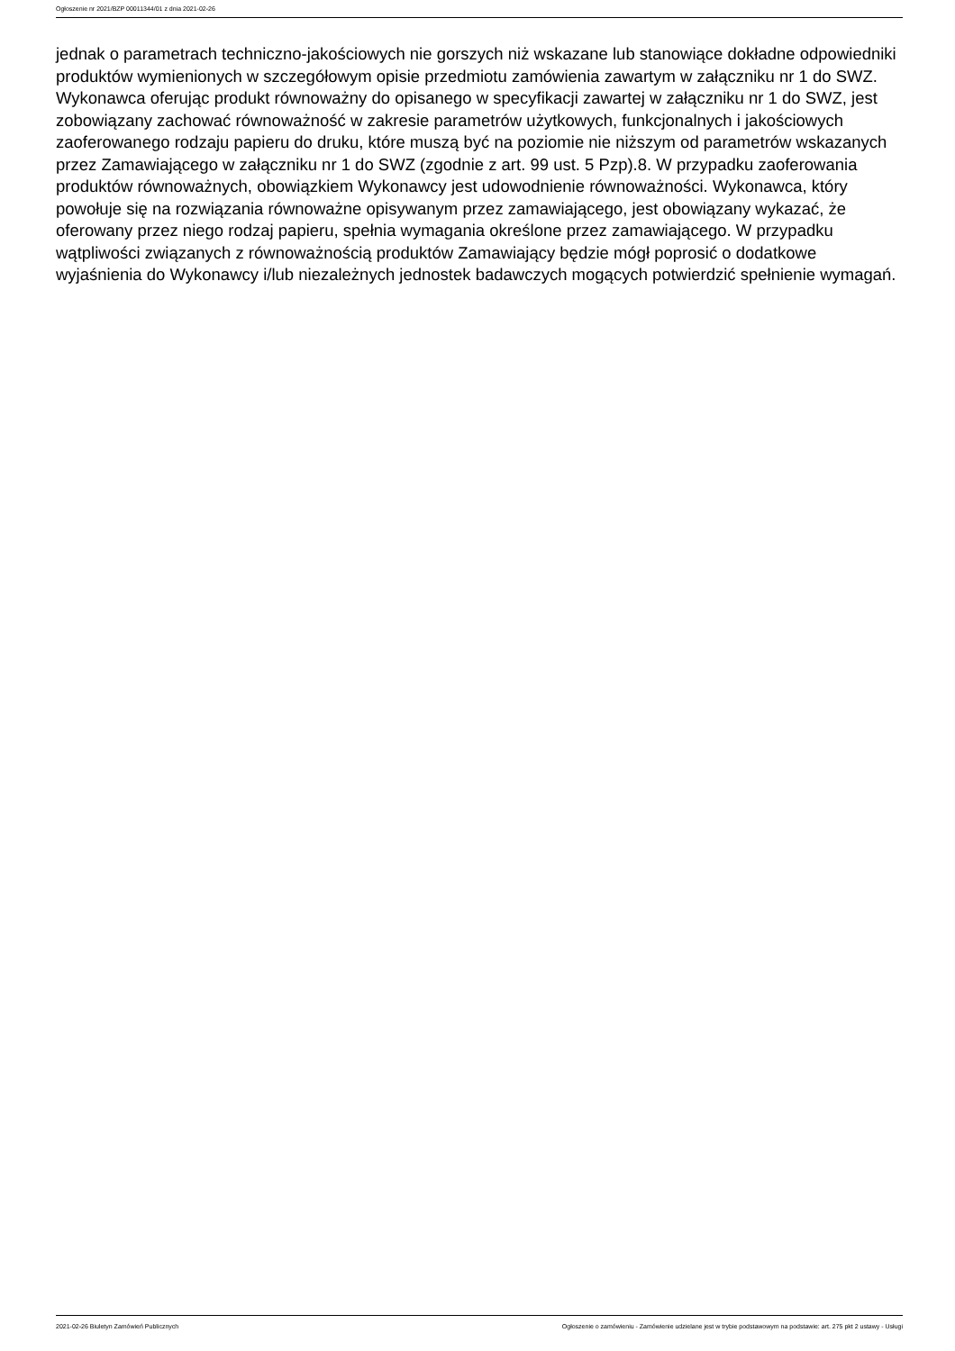Ogłoszenie nr 2021/BZP 00011344/01 z dnia 2021-02-26
jednak o parametrach techniczno-jakościowych nie gorszych niż wskazane lub stanowiące dokładne odpowiedniki produktów wymienionych w szczegółowym opisie przedmiotu zamówienia zawartym w załączniku nr 1 do SWZ. Wykonawca oferując produkt równoważny do opisanego w specyfikacji zawartej w załączniku nr 1 do SWZ, jest zobowiązany zachować równoważność w zakresie parametrów użytkowych, funkcjonalnych i jakościowych zaoferowanego rodzaju papieru do druku, które muszą być na poziomie nie niższym od parametrów wskazanych przez Zamawiającego w załączniku nr 1 do SWZ (zgodnie z art. 99 ust. 5 Pzp).8. W przypadku zaoferowania produktów równoważnych, obowiązkiem Wykonawcy jest udowodnienie równoważności. Wykonawca, który powołuje się na rozwiązania równoważne opisywanym przez zamawiającego, jest obowiązany wykazać, że oferowany przez niego rodzaj papieru, spełnia wymagania określone przez zamawiającego. W przypadku wątpliwości związanych z równoważnością produktów Zamawiający będzie mógł poprosić o dodatkowe wyjaśnienia do Wykonawcy i/lub niezależnych jednostek badawczych mogących potwierdzić spełnienie wymagań.
2021-02-26 Biuletyn Zamówień Publicznych Ogłoszenie o zamówieniu - Zamówienie udzielane jest w trybie podstawowym na podstawie: art. 275 pkt 2 ustawy - Usługi